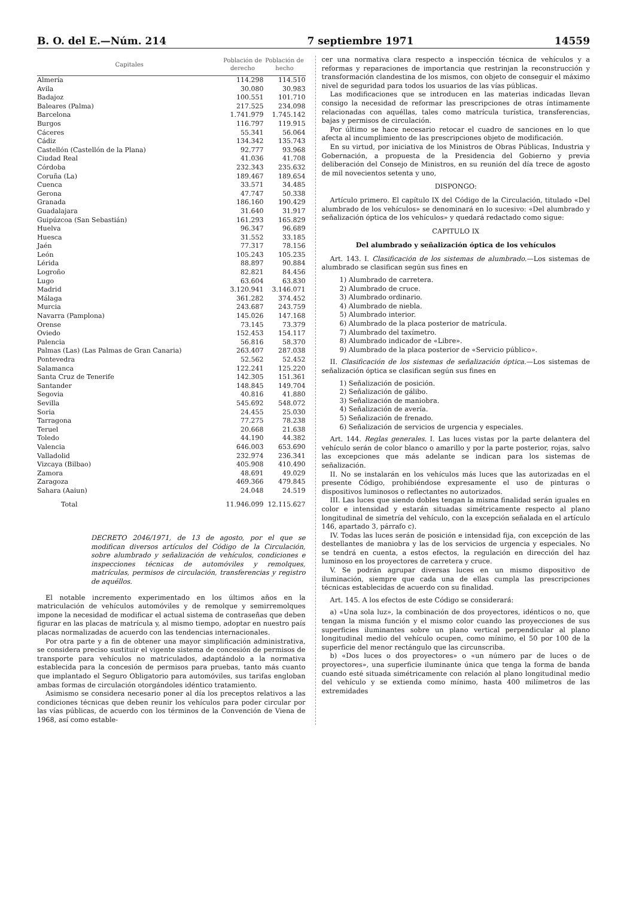B. O. del E.—Núm. 214 7 septiembre 1971 14559
| Capitales | Población de derecho | Población de hecho |
| --- | --- | --- |
| Almería | 114.298 | 114.510 |
| Avila | 30.080 | 30.983 |
| Badajoz | 100.551 | 101.710 |
| Baleares (Palma) | 217.525 | 234.098 |
| Barcelona | 1.741.979 | 1.745.142 |
| Burgos | 116.797 | 119.915 |
| Cáceres | 55.341 | 56.064 |
| Cádiz | 134.342 | 135.743 |
| Castellón (Castellón de la Plana) | 92.777 | 93.968 |
| Ciudad Real | 41.036 | 41.708 |
| Córdoba | 232.343 | 235.632 |
| Coruña (La) | 189.467 | 189.654 |
| Cuenca | 33.571 | 34.485 |
| Gerona | 47.747 | 50.338 |
| Granada | 186.160 | 190.429 |
| Guadalajara | 31.640 | 31.917 |
| Guipúzcoa (San Sebastián) | 161.293 | 165.829 |
| Huelva | 96.347 | 96.689 |
| Huesca | 31.552 | 33.185 |
| Jaén | 77.317 | 78.156 |
| León | 105.243 | 105.235 |
| Lérida | 88.897 | 90.884 |
| Logroño | 82.821 | 84.456 |
| Lugo | 63.604 | 63.830 |
| Madrid | 3.120.941 | 3.146.071 |
| Málaga | 361.282 | 374.452 |
| Murcia | 243.687 | 243.759 |
| Navarra (Pamplona) | 145.026 | 147.168 |
| Orense | 73.145 | 73.379 |
| Oviedo | 152.453 | 154.117 |
| Palencia | 56.816 | 58.370 |
| Palmas (Las) (Las Palmas de Gran Canaria) | 263.407 | 287.038 |
| Pontevedra | 52.562 | 52.452 |
| Salamanca | 122.241 | 125.220 |
| Santa Cruz de Tenerife | 142.305 | 151.361 |
| Santander | 148.845 | 149.704 |
| Segovia | 40.816 | 41.880 |
| Sevilla | 545.692 | 548.072 |
| Soria | 24.455 | 25.030 |
| Tarragona | 77.275 | 78.238 |
| Teruel | 20.668 | 21.638 |
| Toledo | 44.190 | 44.382 |
| Valencia | 646.003 | 653.690 |
| Valladolid | 232.974 | 236.341 |
| Vizcaya (Bilbao) | 405.908 | 410.490 |
| Zamora | 48.691 | 49.029 |
| Zaragoza | 469.366 | 479.845 |
| Sahara (Aaiun) | 24.048 | 24.519 |
| Total | 11.946.099 | 12.115.627 |
DECRETO 2046/1971, de 13 de agosto, por el que se modifican diversos artículos del Código de la Circulación, sobre alumbrado y señalización de vehículos, condiciones e inspecciones técnicas de automóviles y remolques, matrículas, permisos de circulación, transferencias y registro de aquéllos.
El notable incremento experimentado en los últimos años en la matriculación de vehículos automóviles y de remolque y semirremolques impone la necesidad de modificar el actual sistema de contraseñas que deben figurar en las placas de matrícula y, al mismo tiempo, adoptar en nuestro país placas normalizadas de acuerdo con las tendencias internacionales.
Por otra parte y a fin de obtener una mayor simplificación administrativa, se considera preciso sustituir el vigente sistema de concesión de permisos de transporte para vehículos no matriculados, adaptándolo a la normativa establecida para la concesión de permisos para pruebas, tanto más cuanto que implantado el Seguro Obligatorio para automóviles, sus tarifas engloban ambas formas de circulación otorgándoles idéntico tratamiento.
Asimismo se considera necesario poner al día los preceptos relativos a las condiciones técnicas que deben reunir los vehículos para poder circular por las vías públicas, de acuerdo con los términos de la Convención de Viena de 1968, así como estable-
cer una normativa clara respecto a inspección técnica de vehículos y a reformas y reparaciones de importancia que restrinjan la reconstrucción y transformación clandestina de los mismos, con objeto de conseguir el máximo nivel de seguridad para todos los usuarios de las vías públicas.
Las modificaciones que se introducen en las materias indicadas llevan consigo la necesidad de reformar las prescripciones de otras íntimamente relacionadas con aquéllas, tales como matrícula turística, transferencias, bajas y permisos de circulación.
Por último se hace necesario retocar el cuadro de sanciones en lo que afecta al incumplimiento de las prescripciones objeto de modificación.
En su virtud, por iniciativa de los Ministros de Obras Públicas, Industria y Gobernación, a propuesta de la Presidencia del Gobierno y previa deliberación del Consejo de Ministros, en su reunión del día trece de agosto de mil novecientos setenta y uno,
DISPONGO:
Artículo primero. El capítulo IX del Código de la Circulación, titulado «Del alumbrado de los vehículos» se denominará en lo sucesivo: «Del alumbrado y señalización óptica de los vehículos» y quedará redactado como sigue:
CAPITULO IX
Del alumbrado y señalización óptica de los vehículos
Art. 143. I. Clasificación de los sistemas de alumbrado.—Los sistemas de alumbrado se clasifican según sus fines en
1) Alumbrado de carretera.
2) Alumbrado de cruce.
3) Alumbrado ordinario.
4) Alumbrado de niebla.
5) Alumbrado interior.
6) Alumbrado de la placa posterior de matrícula.
7) Alumbrado del taxímetro.
8) Alumbrado indicador de «Libre».
9) Alumbrado de la placa posterior de «Servicio público».
II. Clasificación de los sistemas de señalización óptica.—Los sistemas de señalización óptica se clasifican según sus fines en
1) Señalización de posición.
2) Señalización de gálibo.
3) Señalización de maniobra.
4) Señalización de avería.
5) Señalización de frenado.
6) Señalización de servicios de urgencia y especiales.
Art. 144. Reglas generales. I. Las luces vistas por la parte delantera del vehículo serán de color blanco o amarillo y por la parte posterior, rojas, salvo las excepciones que más adelante se indican para los sistemas de señalización.
II. No se instalarán en los vehículos más luces que las autorizadas en el presente Código, prohibiéndose expresamente el uso de pinturas o dispositivos luminosos o reflectantes no autorizados.
III. Las luces que siendo dobles tengan la misma finalidad serán iguales en color e intensidad y estarán situadas simétricamente respecto al plano longitudinal de simetría del vehículo, con la excepción señalada en el artículo 146, apartado 3, párrafo c).
IV. Todas las luces serán de posición e intensidad fija, con excepción de las destellantes de maniobra y las de los servicios de urgencia y especiales. No se tendrá en cuenta, a estos efectos, la regulación en dirección del haz luminoso en los proyectores de carretera y cruce.
V. Se podrán agrupar diversas luces en un mismo dispositivo de iluminación, siempre que cada una de ellas cumpla las prescripciones técnicas establecidas de acuerdo con su finalidad.
Art. 145. A los efectos de este Código se considerará:
a) «Una sola luz», la combinación de dos proyectores, idénticos o no, que tengan la misma función y el mismo color cuando las proyecciones de sus superficies iluminantes sobre un plano vertical perpendicular al plano longitudinal medio del vehículo ocupen, como mínimo, el 50 por 100 de la superficie del menor rectángulo que las circunscriba.
b) «Dos luces o dos proyectores» o «un número par de luces o de proyectores», una superficie iluminante única que tenga la forma de banda cuando esté situada simétricamente con relación al plano longitudinal medio del vehículo y se extienda como mínimo, hasta 400 milímetros de las extremidades